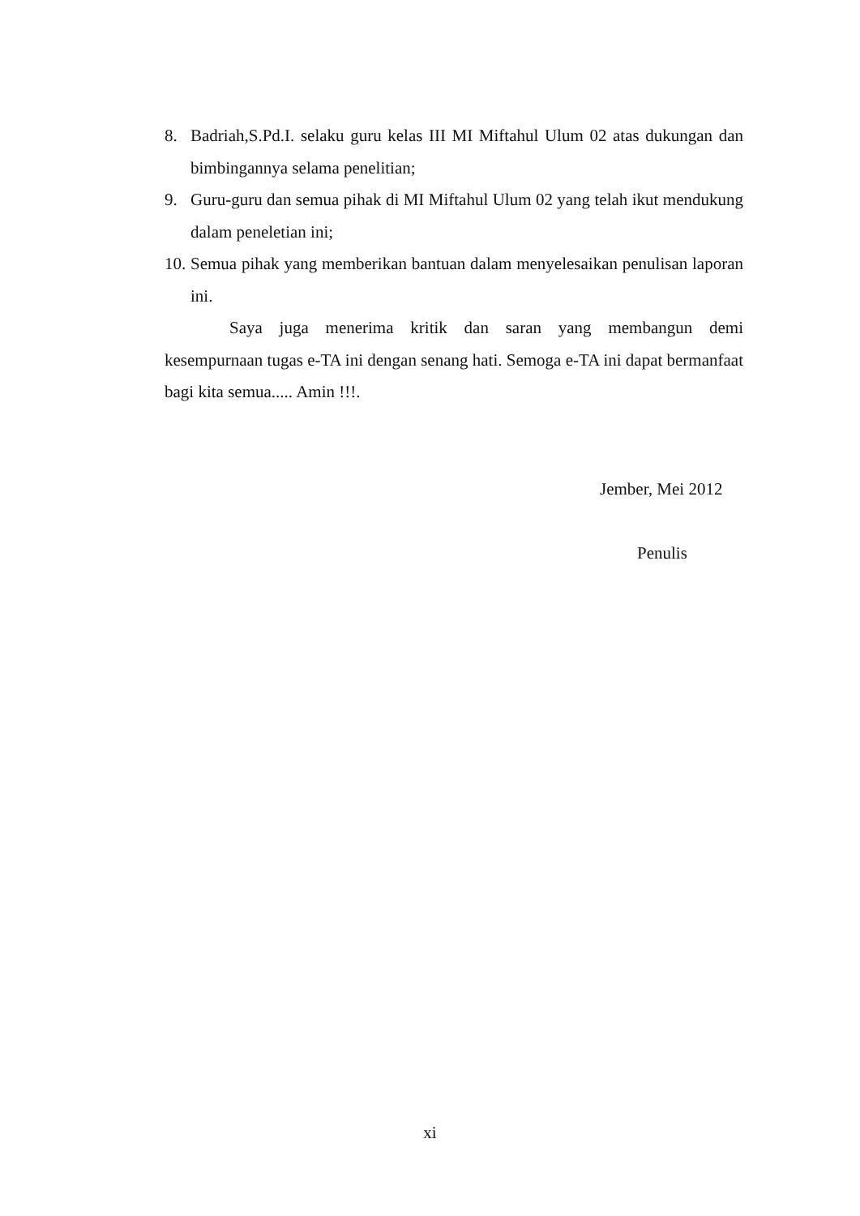8. Badriah,S.Pd.I. selaku guru kelas III MI Miftahul Ulum 02 atas dukungan dan bimbingannya selama penelitian;
9. Guru-guru dan semua pihak di MI Miftahul Ulum 02 yang telah ikut mendukung dalam peneletian ini;
10. Semua pihak yang memberikan bantuan dalam menyelesaikan penulisan laporan ini.
Saya juga menerima kritik dan saran yang membangun demi kesempurnaan tugas e-TA ini dengan senang hati. Semoga e-TA ini dapat bermanfaat bagi kita semua..... Amin !!!.
Jember, Mei 2012
Penulis
xi